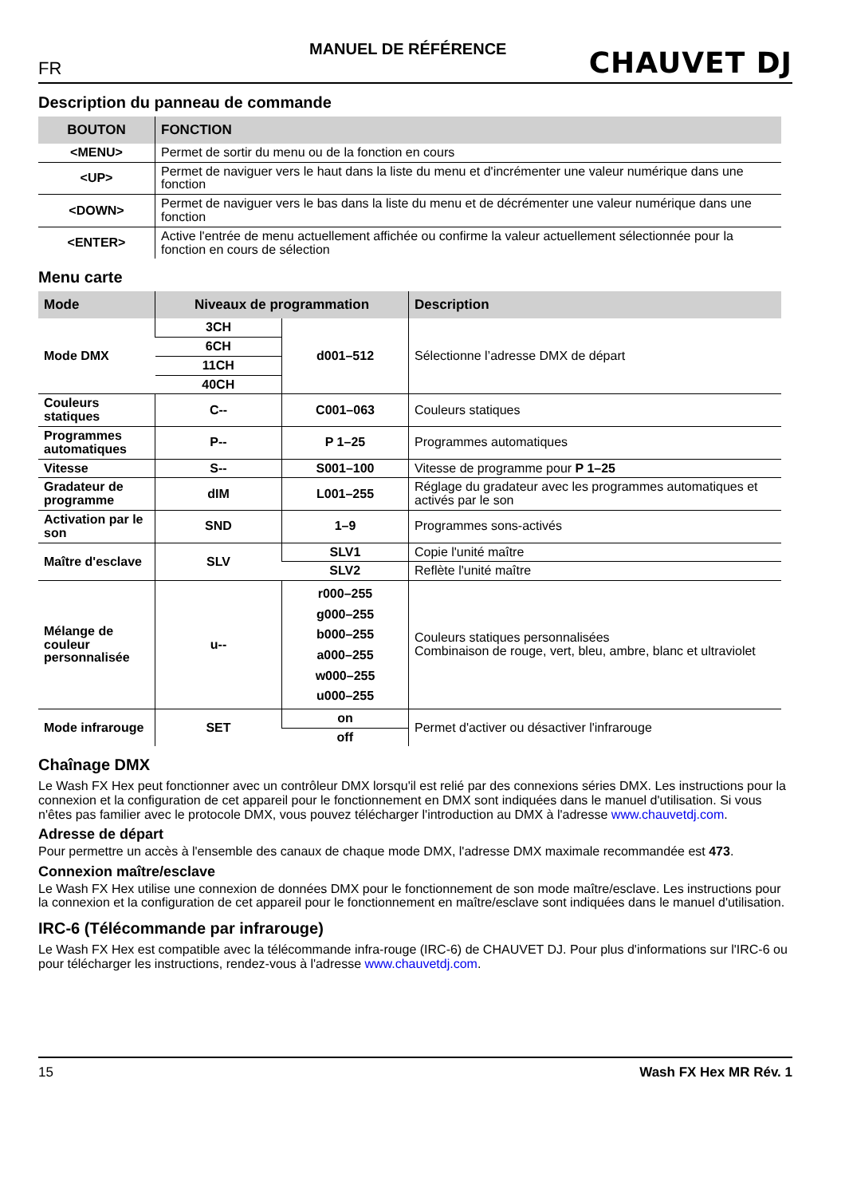MANUEL DE RÉFÉRENCE
FR
CHAUVET DJ
Description du panneau de commande
| BOUTON | FONCTION |
| --- | --- |
| <MENU> | Permet de sortir du menu ou de la fonction en cours |
| <UP> | Permet de naviguer vers le haut dans la liste du menu et d'incrémenter une valeur numérique dans une fonction |
| <DOWN> | Permet de naviguer vers le bas dans la liste du menu et de décrémenter une valeur numérique dans une fonction |
| <ENTER> | Active l'entrée de menu actuellement affichée ou confirme la valeur actuellement sélectionnée pour la fonction en cours de sélection |
Menu carte
| Mode | Niveaux de programmation | | Description |
| --- | --- | --- | --- |
| Mode DMX | 3CH | d001–512 | Sélectionne l’adresse DMX de départ |
| | 6CH | | |
| | 11CH | | |
| | 40CH | | |
| Couleurs statiques | C-- | C001–063 | Couleurs statiques |
| Programmes automatiques | P-- | P 1–25 | Programmes automatiques |
| Vitesse | S-- | S001–100 | Vitesse de programme pour P 1–25 |
| Gradateur de programme | dIM | L001–255 | Réglage du gradateur avec les programmes automatiques et activés par le son |
| Activation par le son | SND | 1–9 | Programmes sons-activés |
| Maître d'esclave | SLV | SLV1 | Copie l'unité maître |
| | | SLV2 | Reflète l'unité maître |
| Mélange de couleur personnalisée | u-- | r000–255 g000–255 b000–255 a000–255 w000–255 u000–255 | Couleurs statiques personnalisées Combinaison de rouge, vert, bleu, ambre, blanc et ultraviolet |
| Mode infrarouge | SET | on | Permet d'activer ou désactiver l'infrarouge |
| | | off | |
Chaînage DMX
Le Wash FX Hex peut fonctionner avec un contrôleur DMX lorsqu'il est relié par des connexions séries DMX. Les instructions pour la connexion et la configuration de cet appareil pour le fonctionnement en DMX sont indiquées dans le manuel d'utilisation. Si vous n'êtes pas familier avec le protocole DMX, vous pouvez télécharger l'introduction au DMX à l'adresse www.chauvetdj.com.
Adresse de départ
Pour permettre un accès à l'ensemble des canaux de chaque mode DMX, l'adresse DMX maximale recommandée est 473.
Connexion maître/esclave
Le Wash FX Hex utilise une connexion de données DMX pour le fonctionnement de son mode maître/esclave. Les instructions pour la connexion et la configuration de cet appareil pour le fonctionnement en maître/esclave sont indiquées dans le manuel d'utilisation.
IRC-6 (Télécommande par infrarouge)
Le Wash FX Hex est compatible avec la télécommande infra-rouge (IRC-6) de CHAUVET DJ. Pour plus d'informations sur l'IRC-6 ou pour télécharger les instructions, rendez-vous à l'adresse www.chauvetdj.com.
15 Wash FX Hex MR Rév. 1